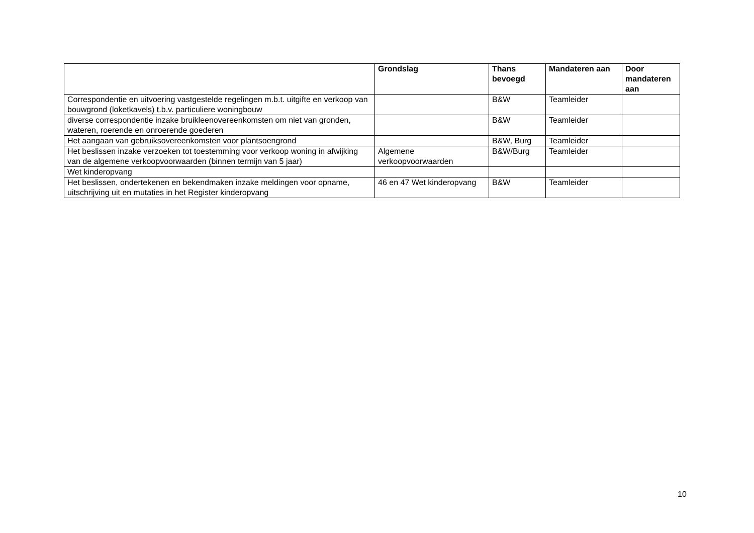| | Grondslag | Thans bevoegd | Mandateren aan | Door mandateren aan |
| --- | --- | --- | --- | --- |
| Correspondentie en uitvoering vastgestelde regelingen m.b.t. uitgifte en verkoop van bouwgrond (loketkavels) t.b.v. particuliere woningbouw | | B&W | Teamleider | |
| diverse correspondentie inzake bruikleenovereenkomsten om niet van gronden, wateren, roerende en onroerende goederen | | B&W | Teamleider | |
| Het aangaan van gebruiksovereenkomsten voor plantsoengrond | | B&W, Burg | Teamleider | |
| Het beslissen inzake verzoeken tot toestemming voor verkoop woning in afwijking van de algemene verkoopvoorwaarden (binnen termijn van 5 jaar) | Algemene verkoopvoorwaarden | B&W/Burg | Teamleider | |
| Wet kinderopvang | | | | |
| Het beslissen, ondertekenen en bekendmaken inzake meldingen voor opname, uitschrijving uit en mutaties in het Register kinderopvang | 46 en 47 Wet kinderopvang | B&W | Teamleider | |
10